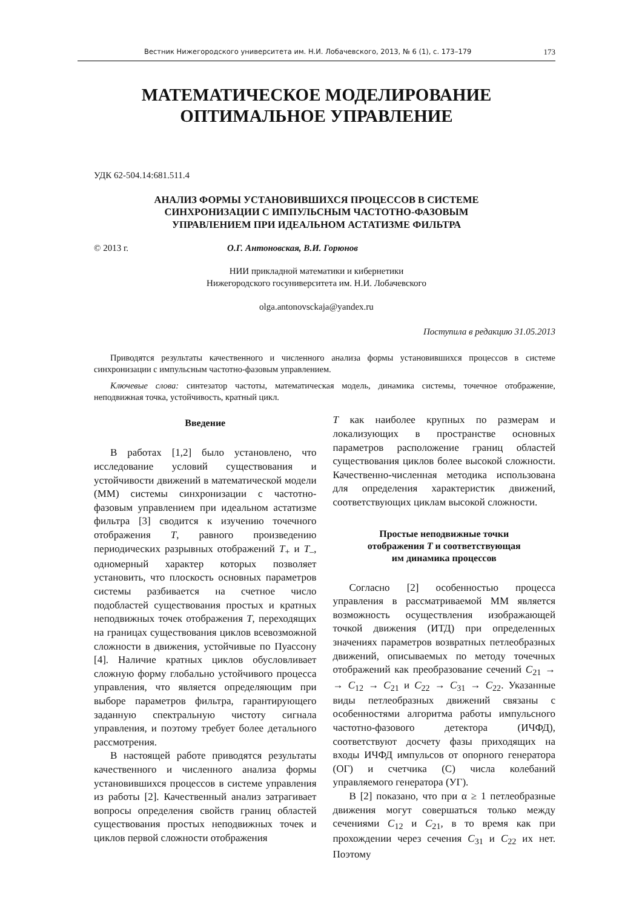Вестник Нижегородского университета им. Н.И. Лобачевского, 2013, № 6 (1), с. 173–179 173
МАТЕМАТИЧЕСКОЕ МОДЕЛИРОВАНИЕ
ОПТИМАЛЬНОЕ УПРАВЛЕНИЕ
УДК 62-504.14:681.511.4
АНАЛИЗ ФОРМЫ УСТАНОВИВШИХСЯ ПРОЦЕССОВ В СИСТЕМЕ
СИНХРОНИЗАЦИИ С ИМПУЛЬСНЫМ ЧАСТОТНО-ФАЗОВЫМ
УПРАВЛЕНИЕМ ПРИ ИДЕАЛЬНОМ АСТАТИЗМЕ ФИЛЬТРА
© 2013 г. О.Г. Антоновская, В.И. Горюнов
НИИ прикладной математики и кибернетики
Нижегородского госуниверситета им. Н.И. Лобачевского
olga.antonovsckaja@yandex.ru
Поступила в редакцию 31.05.2013
Приводятся результаты качественного и численного анализа формы установившихся процессов в системе синхронизации с импульсным частотно-фазовым управлением.
Ключевые слова: синтезатор частоты, математическая модель, динамика системы, точечное отображение, неподвижная точка, устойчивость, кратный цикл.
Введение
В работах [1,2] было установлено, что исследование условий существования и устойчивости движений в математической модели (ММ) системы синхронизации с частотно-фазовым управлением при идеальном астатизме фильтра [3] сводится к изучению точечного отображения T, равного произведению периодических разрывных отображений T<sub>+</sub> и T<sub>–</sub>, одномерный характер которых позволяет установить, что плоскость основных параметров системы разбивается на счетное число подобластей существования простых и кратных неподвижных точек отображения T, переходящих на границах существования циклов всевозможной сложности в движения, устойчивые по Пуассону [4]. Наличие кратных циклов обусловливает сложную форму глобально устойчивого процесса управления, что является определяющим при выборе параметров фильтра, гарантирующего заданную спектральную чистоту сигнала управления, и поэтому требует более детального рассмотрения.
В настоящей работе приводятся результаты качественного и численного анализа формы установившихся процессов в системе управления из работы [2]. Качественный анализ затрагивает вопросы определения свойств границ областей существования простых неподвижных точек и циклов первой сложности отображения
T как наиболее крупных по размерам и локализующих в пространстве основных параметров расположение границ областей существования циклов более высокой сложности. Качественно-численная методика использована для определения характеристик движений, соответствующих циклам высокой сложности.
Простые неподвижные точки
отображения T и соответствующая
им динамика процессов
Согласно [2] особенностью процесса управления в рассматриваемой ММ является возможность осуществления изображающей точкой движения (ИТД) при определенных значениях параметров возвратных петлеобразных движений, описываемых по методу точечных отображений как преобразование сечений C<sub>21</sub> → → C<sub>12</sub> → C<sub>21</sub> и C<sub>22</sub> → C<sub>31</sub> → C<sub>22</sub>. Указанные виды петлеобразных движений связаны с особенностями алгоритма работы импульсного частотно-фазового детектора (ИЧФД), соответствуют досчету фазы приходящих на входы ИЧФД импульсов от опорного генератора (ОГ) и счетчика (С) числа колебаний управляемого генератора (УГ).
В [2] показано, что при α ≥ 1 петлеобразные движения могут совершаться только между сечениями C<sub>12</sub> и C<sub>21</sub>, в то время как при прохождении через сечения C<sub>31</sub> и C<sub>22</sub> их нет. Поэтому